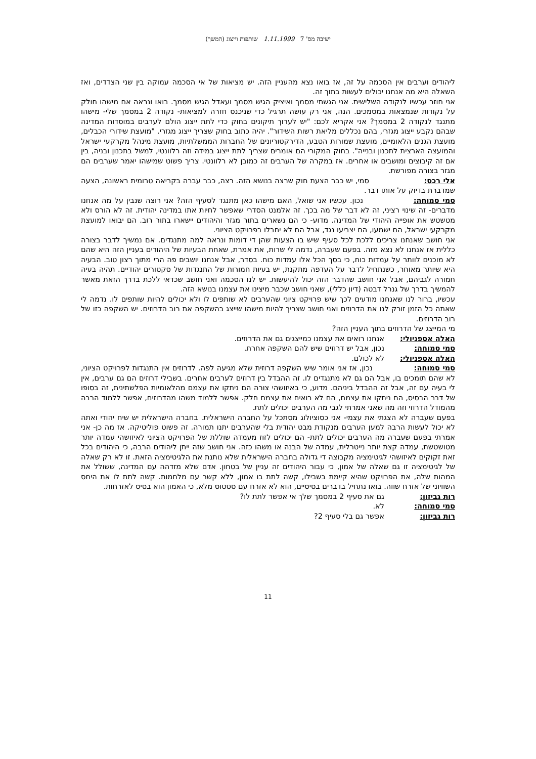ישיבה מס' 7 1.11.1999 שותפות וייצוג (המשך)
ליהודים וערבים אין הסכמה על זה, אז בואו נצא מהעניין הזה. יש מציאות של אי הסכמה עמוקה בין שני הצדדים, ואז השאלה היא מה אנחנו יכולים לעשות בתוך זה.
אני חוזר עכשיו לנקודה השלישית. אני הגשתי מסמך ואיציק הגיש מסמך ועאדל הגיש מסמך. בואו ונראה אם מישהו חולק על נקודות שנמצאות במסמכים. הנה, אני רק עושה תרגיל כדי שניכנס חזרה למציאות- נקודה 2 במסמך שלי- מישהו מתנגד לנקודה 2 במסמך? אני אקריא לכם: "יש לערוך תיקונים בחוק כדי לתת ייצוג הולם לערבים במוסדות המדינה שבהם נקבע ייצוג מגזרי, בהם נכללים מליאת רשות השידור". יהיה כתוב בחוק שצריך ייצוג מגזרי. "מועצת שידורי הכבלים, מועצת הגנים הלאומיים, מועצת שמורות הטבע, הדירקטוריונים של החברות הממשלתיות, מועצת מינהל מקרקעי ישראל והמועצה הארצית לתכנון ובנייה". בחוק המקורי הם אומרים שצריך לתת ייצוג במידה וזה רלוונטי, למשל בתכנון ובניה, בין אם זה קיבוצים ומושבים או אחרים. אז במקרה של הערבים זה כמובן לא רלוונטי. צריך פשוט שמישהו יאמר שערבים הם מגזר בצורה מפורשת.
אלי רכס: סמי, יש כבר הצעת חוק שרצה בנושא הזה. רצה, כבר עברה בקריאה טרומית ראשונה, הצעה שמדברת בדיוק על אותו דבר.
סמי סמוחה: נכון. עכשיו אני שואל, האם מישהו כאן מתנגד לסעיף הזה? אני רוצה שנבין על מה אנחנו מדברים- זה שינוי רציני, זה לא דבר של מה בכך. זה אלמנט הסדרי שאפשר לחיות אתו במדינה יהודית. זה לא הורס ולא מטשטש את אופייה היהודי של המדינה. מדוע- כי הם נשארים בתור מגזר והיהודים יישארו בתור רוב. הם יבואו למועצת מקרקעי ישראל, הם ישמעו, הם יצביעו נגד, אבל הם לא יחבלו בפרויקט הציוני.
אני חושב שאנחנו צריכים ללכת לכל סעיף שיש בו הצעות שהן די דומות ונראה למה מתנגדים. אם נמשיך לדבר בצורה כללית אז אנחנו לא נצא מזה. בפעם שעברה, נדמה לי שרות, את אמרת, שאחת הבעיות של היהודים בעניין הזה היא שהם לא מוכנים לוותר על עמדות כוח, כי בסך הכל אלו עמדות כוח. בסדר, אבל אנחנו יושבים פה הרי מתוך רצון טוב. הבעיה היא שיותר מאוחר, כשנתחיל לדבר על העדפה מתקנת, יש בעיות חמורות של התנגדות של סקטורים יהודיים. תהיה בעיה חמורה לגביהם, אבל אני חושב שהדבר הזה יכול להיעשות. יש לנו הסכמה ואני חושב שכדאי ללכת בדרך הזאת מאשר להמשיך בדרך של גנרל דבטה (דיון כללי), שאני חושב שכבר מיצינו את עצמנו בנושא הזה.
עכשיו, ברור לנו שאנחנו מודעים לכך שיש פרויקט ציוני שהערבים לא שותפים לו ולא יכולים להיות שותפים לו. נדמה לי שאתה כל הזמן זורק לנו את הדרוזים ואני חושב שצריך להיות מישהו שייצג בהשקפה את רוב הדרוזים. יש השקפה כזו של רוב הדרוזים.
מי המייצג של הדרוזים בתוך העניין הזה?
האלה אספניולי: אנחנו רואים את עצמנו כמייצגים גם את הדרוזים.
סמי סמוחה: נכון, אבל יש דרוזים שיש להם השקפה אחרת.
האלה אספניולי: לא לכולם.
סמי סמוחה: נכון, אז אני אומר שיש השקפה דרוזית שלא מגיעה לפה. לדרוזים אין התנגדות לפרויקט הציוני, לא שהם תומכים בו, אבל הם גם לא מתנגדים לו. זה ההבדל בין דרוזים לערבים אחרים. בשבילי דרוזים הם גם ערבים, אין לי בעיה עם זה, אבל זה ההבדל ביניהם. מדוע, כי באיזושהי צורה הם ניתקו את עצמם מהלאומיות הפלשתינית, זה בסופו של דבר הבסיס, הם ניתקו את עצמם, הם לא רואים את עצמם חלק. אפשר ללמוד משהו מהדרוזים, אפשר ללמוד הרבה מהמודל הדרוזי וזה מה שאני אמרתי לגבי מה הערבים יכולים לתת.
בפעם שעברה לא הצגתי את עצמי- אני כסוציולוג מסתכל על החברה הישראלית. בחברה הישראלית יש שיח יהודי ואתה לא יכול לעשות הרבה למען הערבים מנקודת מבט יהודית בלי שהערבים יתנו תמורה. זה פשוט פוליטיקה. אז מה כן- אני אמרתי בפעם שעברה מה הערבים יכולים לתת- הם יכולים לזוז מעמדה שוללת של הפרויקט הציוני לאיזושהי עמדה יותר מטושטשת, עמדה קצת יותר נייטרלית, עמדה של הבנה או משהו כזה. אני חושב שזה ייתן ליהודים הרבה, כי היהודים בכל זאת זקוקים לאיזושהי לגיטימציה מקבוצה די גדולה בחברה הישראלית שלא נותנת את הלגיטימציה הזאת. זו לא רק שאלה של לגיטימציה זו גם שאלה של אמון, כי עבור היהודים זה עניין של בטחון. אדם שלא מזדהה עם המדינה, ששולל את המהות שלה, את הפרויקט שהיא קיימת בשבילו, קשה לתת בו אמון, ללא קשר עם מלחמות. קשה לתת לו את היחס השוויוני של אזרח שווה. בואו נתחיל בדברים בסיסיים, הוא לא אזרח עם סטטוס מלא, כי האמון הוא בסיס לאזרחות.
רות גביזון: גם את סעיף 2 במסמך שלך אי אפשר לתת לו?
סמי סמוחה: לא.
רות גביזון: אפשר גם בלי סעיף 2?
11